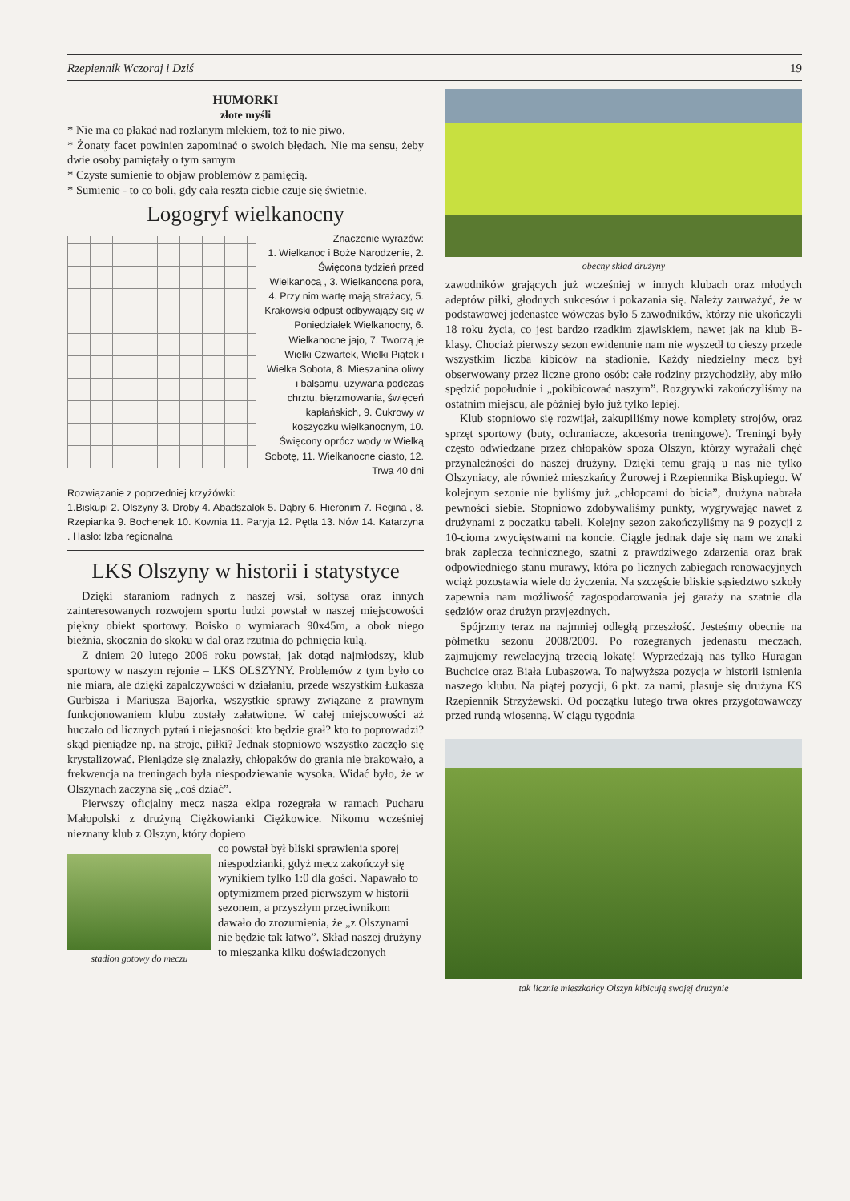Rzepiennik Wczoraj i Dziś 19
HUMORKI
złote myśli
* Nie ma co płakać nad rozlanym mlekiem, toż to nie piwo.
* Żonaty facet powinien zapominać o swoich błędach. Nie ma sensu, żeby dwie osoby pamiętały o tym samym
* Czyste sumienie to objaw problemów z pamięcią.
* Sumienie - to co boli, gdy cała reszta ciebie czuje się świetnie.
Logogryf wielkanocny
Znaczenie wyrazów:
1. Wielkanoc i Boże Narodzenie, 2. Święcona tydzień przed Wielkanocą , 3. Wielkanocna pora, 4. Przy nim wartę mają strażacy, 5. Krakowski odpust odbywający się w Poniedziałek Wielkanocny, 6. Wielkanocne jajo, 7. Tworzą je Wielki Czwartek, Wielki Piątek i Wielka Sobota, 8. Mieszanina oliwy i balsamu, używana podczas chrztu, bierzmowania, święceń kapłańskich, 9. Cukrowy w koszyczku wielkanocnym, 10. Święcony oprócz wody w Wielką Sobotę, 11. Wielkanocne ciasto, 12. Trwa 40 dni
Rozwiązanie z poprzedniej krzyżówki:
1.Biskupi 2. Olszyny 3. Droby 4. Abadszalok 5. Dąbry 6. Hieronim 7. Regina , 8. Rzepianka 9. Bochenek 10. Kownia 11. Paryja 12. Pętla 13. Nów 14. Katarzyna . Hasło: Izba regionalna
LKS Olszyny w historii i statystyce
Dzięki staraniom radnych z naszej wsi, sołtysa oraz innych zainteresowanych rozwojem sportu ludzi powstał w naszej miejscowości piękny obiekt sportowy. Boisko o wymiarach 90x45m, a obok niego bieżnia, skocznia do skoku w dal oraz rzutnia do pchnięcia kulą.
Z dniem 20 lutego 2006 roku powstał, jak dotąd najmłodszy, klub sportowy w naszym rejonie – LKS OLSZYNY. Problemów z tym było co nie miara, ale dzięki zapalczywości w działaniu, przede wszystkim Łukasza Gurbisza i Mariusza Bajorka, wszystkie sprawy związane z prawnym funkcjonowaniem klubu zostały załatwione. W całej miejscowości aż huczało od licznych pytań i niejasności: kto będzie grał? kto to poprowadzi? skąd pieniądze np. na stroje, piłki? Jednak stopniowo wszystko zaczęło się krystalizować. Pieniądze się znalazły, chłopaków do grania nie brakowało, a frekwencja na treningach była niespodziewanie wysoka. Widać było, że w Olszynach zaczyna się „coś dziać”.
Pierwszy oficjalny mecz nasza ekipa rozegrała w ramach Pucharu Małopolski z drużyną Ciężkowianki Ciężkowice. Nikomu wcześniej nieznany klub z Olszyn, który dopiero
stadion gotowy do meczu
co powstał był bliski sprawienia sporej niespodzianki, gdyż mecz zakończył się wynikiem tylko 1:0 dla gości. Napawało to optymizmem przed pierwszym w historii sezonem, a przyszłym przeciwnikom dawało do zrozumienia, że „z Olszynami nie będzie tak łatwo”. Skład naszej drużyny to mieszanka kilku doświadczonych
obecny skład drużyny
zawodników grających już wcześniej w innych klubach oraz młodych adeptów piłki, głodnych sukcesów i pokazania się. Należy zauważyć, że w podstawowej jedenastce wówczas było 5 zawodników, którzy nie ukończyli 18 roku życia, co jest bardzo rzadkim zjawiskiem, nawet jak na klub B-klasy. Chociaż pierwszy sezon ewidentnie nam nie wyszedł to cieszy przede wszystkim liczba kibiców na stadionie. Każdy niedzielny mecz był obserwowany przez liczne grono osób: całe rodziny przychodziły, aby miło spędzić popołudnie i „pokibicować naszym”. Rozgrywki zakończyliśmy na ostatnim miejscu, ale później było już tylko lepiej.
Klub stopniowo się rozwijał, zakupiliśmy nowe komplety strojów, oraz sprzęt sportowy (buty, ochraniacze, akcesoria treningowe). Treningi były często odwiedzane przez chłopaków spoza Olszyn, którzy wyrażali chęć przynależności do naszej drużyny. Dzięki temu grają u nas nie tylko Olszyniacy, ale również mieszkańcy Żurowej i Rzepiennika Biskupiego. W kolejnym sezonie nie byliśmy już „chłopcami do bicia”, drużyna nabrała pewności siebie. Stopniowo zdobywaliśmy punkty, wygrywając nawet z drużynami z początku tabeli. Kolejny sezon zakończyliśmy na 9 pozycji z 10-cioma zwycięstwami na koncie. Ciągle jednak daje się nam we znaki brak zaplecza technicznego, szatni z prawdziwego zdarzenia oraz brak odpowiedniego stanu murawy, która po licznych zabiegach renowacyjnych wciąż pozostawia wiele do życzenia. Na szczęście bliskie sąsiedztwo szkoły zapewnia nam możliwość zagospodarowania jej garaży na szatnie dla sędziów oraz drużyn przyjezdnych.
Spójrzmy teraz na najmniej odległą przeszłość. Jesteśmy obecnie na półmetku sezonu 2008/2009. Po rozegranych jedenastu meczach, zajmujemy rewelacyjną trzecią lokatę! Wyprzedzają nas tylko Huragan Buchcice oraz Biała Lubaszowa. To najwyższa pozycja w historii istnienia naszego klubu. Na piątej pozycji, 6 pkt. za nami, plasuje się drużyna KS Rzepiennik Strzyżewski. Od początku lutego trwa okres przygotowawczy przed rundą wiosenną. W ciągu tygodnia
tak licznie mieszkańcy Olszyn kibicują swojej drużynie